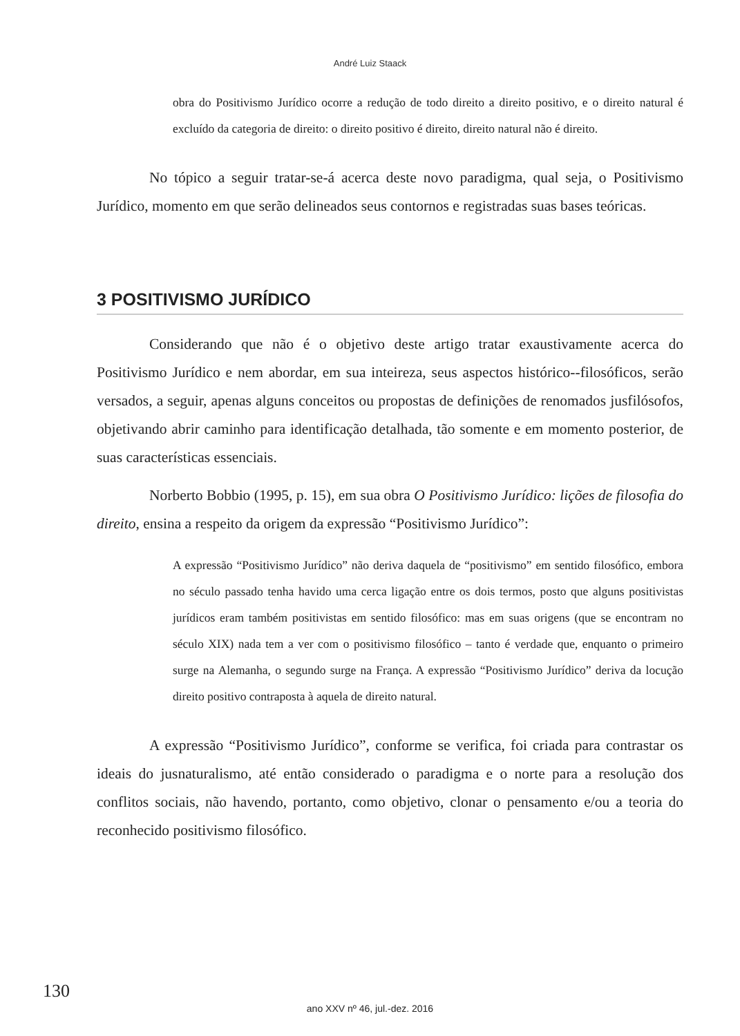André Luiz Staack
obra do Positivismo Jurídico ocorre a redução de todo direito a direito positivo, e o direito natural é excluído da categoria de direito: o direito positivo é direito, direito natural não é direito.
No tópico a seguir tratar-se-á acerca deste novo paradigma, qual seja, o Positivismo Jurídico, momento em que serão delineados seus contornos e registradas suas bases teóricas.
3 POSITIVISMO JURÍDICO
Considerando que não é o objetivo deste artigo tratar exaustivamente acerca do Positivismo Jurídico e nem abordar, em sua inteireza, seus aspectos histórico--filosóficos, serão versados, a seguir, apenas alguns conceitos ou propostas de definições de renomados jusfilósofos, objetivando abrir caminho para identificação detalhada, tão somente e em momento posterior, de suas características essenciais.
Norberto Bobbio (1995, p. 15), em sua obra O Positivismo Jurídico: lições de filosofia do direito, ensina a respeito da origem da expressão “Positivismo Jurídico”:
A expressão “Positivismo Jurídico” não deriva daquela de “positivismo” em sentido filosófico, embora no século passado tenha havido uma cerca ligação entre os dois termos, posto que alguns positivistas jurídicos eram também positivistas em sentido filosófico: mas em suas origens (que se encontram no século XIX) nada tem a ver com o positivismo filosófico – tanto é verdade que, enquanto o primeiro surge na Alemanha, o segundo surge na França. A expressão “Positivismo Jurídico” deriva da locução direito positivo contraposta à aquela de direito natural.
A expressão “Positivismo Jurídico”, conforme se verifica, foi criada para contrastar os ideais do jusnaturalismo, até então considerado o paradigma e o norte para a resolução dos conflitos sociais, não havendo, portanto, como objetivo, clonar o pensamento e/ou a teoria do reconhecido positivismo filosófico.
130
ano XXV nº 46, jul.-dez. 2016